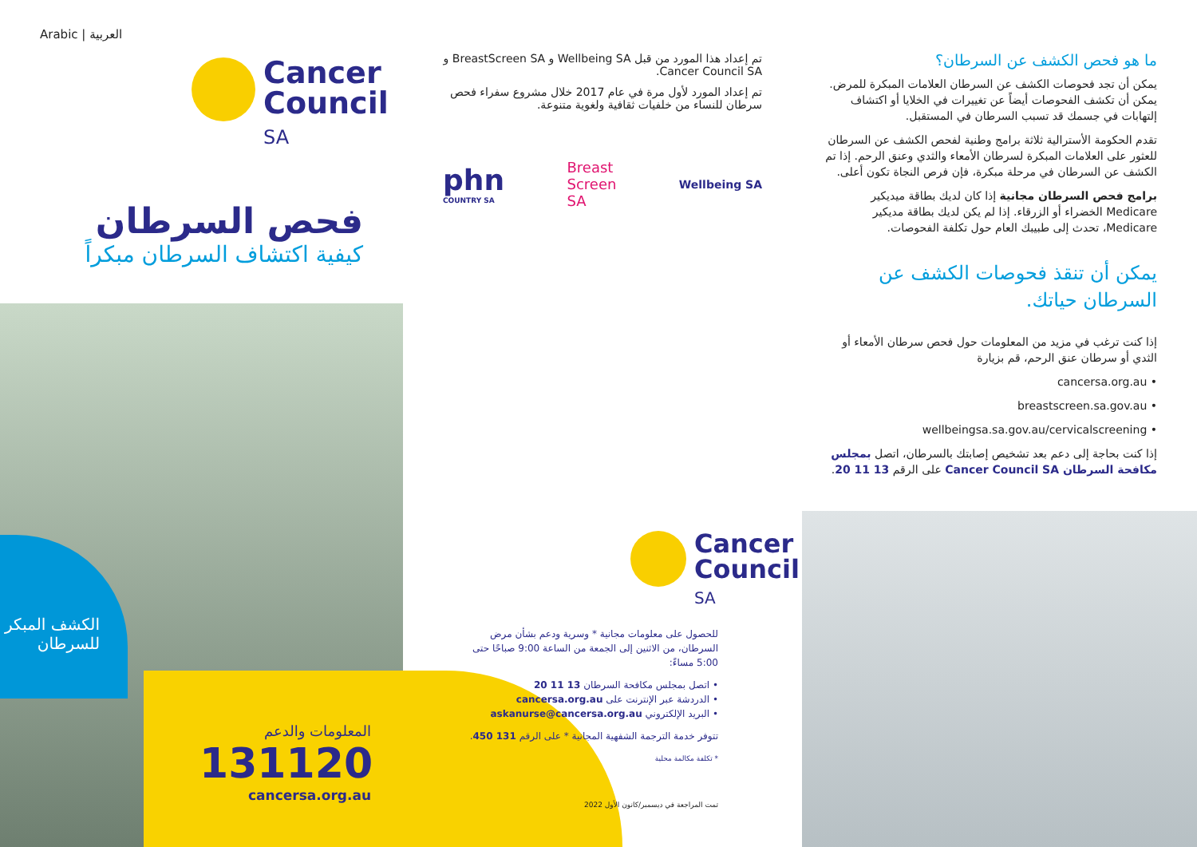Arabic | العربية
Cancer
Council
SA
فحص السرطان
كيفية اكتشاف السرطان مبكراً
الكشف المبكر للسرطان
المعلومات والدعم
131120
cancersa.org.au
تم إعداد هذا المورد من قبل Wellbeing SA و BreastScreen SA و Cancer Council SA.
تم إعداد المورد لأول مرة في عام 2017 خلال مشروع سفراء فحص سرطان للنساء من خلفيات ثقافية ولغوية متنوعة.
phn
COUNTRY SA
Breast
Screen
SA
Wellbeing SA
Cancer
Council
SA
للحصول على معلومات مجانية * وسرية ودعم بشأن مرض السرطان، من الاثنين إلى الجمعة من الساعة 9:00 صباحًا حتى 5:00 مساءً:
• اتصل بمجلس مكافحة السرطان 13 11 20
• الدردشة عبر الإنترنت على cancersa.org.au
• البريد الإلكتروني askanurse@cancersa.org.au
تتوفر خدمة الترجمة الشفهية المجانية * على الرقم 131 450.
* تكلفة مكالمة محلية
تمت المراجعة في ديسمبر/كانون الأول 2022
ما هو فحص الكشف عن السرطان؟
يمكن أن تجد فحوصات الكشف عن السرطان العلامات المبكرة للمرض. يمكن أن تكشف الفحوصات أيضاً عن تغييرات في الخلايا أو اكتشاف إلتهابات في جسمك قد تسبب السرطان في المستقبل.
تقدم الحكومة الأسترالية ثلاثة برامج وطنية لفحص الكشف عن السرطان للعثور على العلامات المبكرة لسرطان الأمعاء والثدي وعنق الرحم. إذا تم الكشف عن السرطان في مرحلة مبكرة، فإن فرص النجاة تكون أعلى.
برامج فحص السرطان مجانية إذا كان لديك بطاقة ميديكير Medicare الخضراء أو الزرقاء. إذا لم يكن لديك بطاقة مديكير Medicare، تحدث إلى طبيبك العام حول تكلفة الفحوصات.
يمكن أن تنقذ فحوصات الكشف عن السرطان حياتك.
إذا كنت ترغب في مزيد من المعلومات حول فحص سرطان الأمعاء أو الثدي أو سرطان عنق الرحم، قم بزيارة
• cancersa.org.au
• breastscreen.sa.gov.au
• wellbeingsa.sa.gov.au/cervicalscreening
إذا كنت بحاجة إلى دعم بعد تشخيص إصابتك بالسرطان، اتصل بمجلس مكافحة السرطان Cancer Council SA على الرقم 13 11 20.